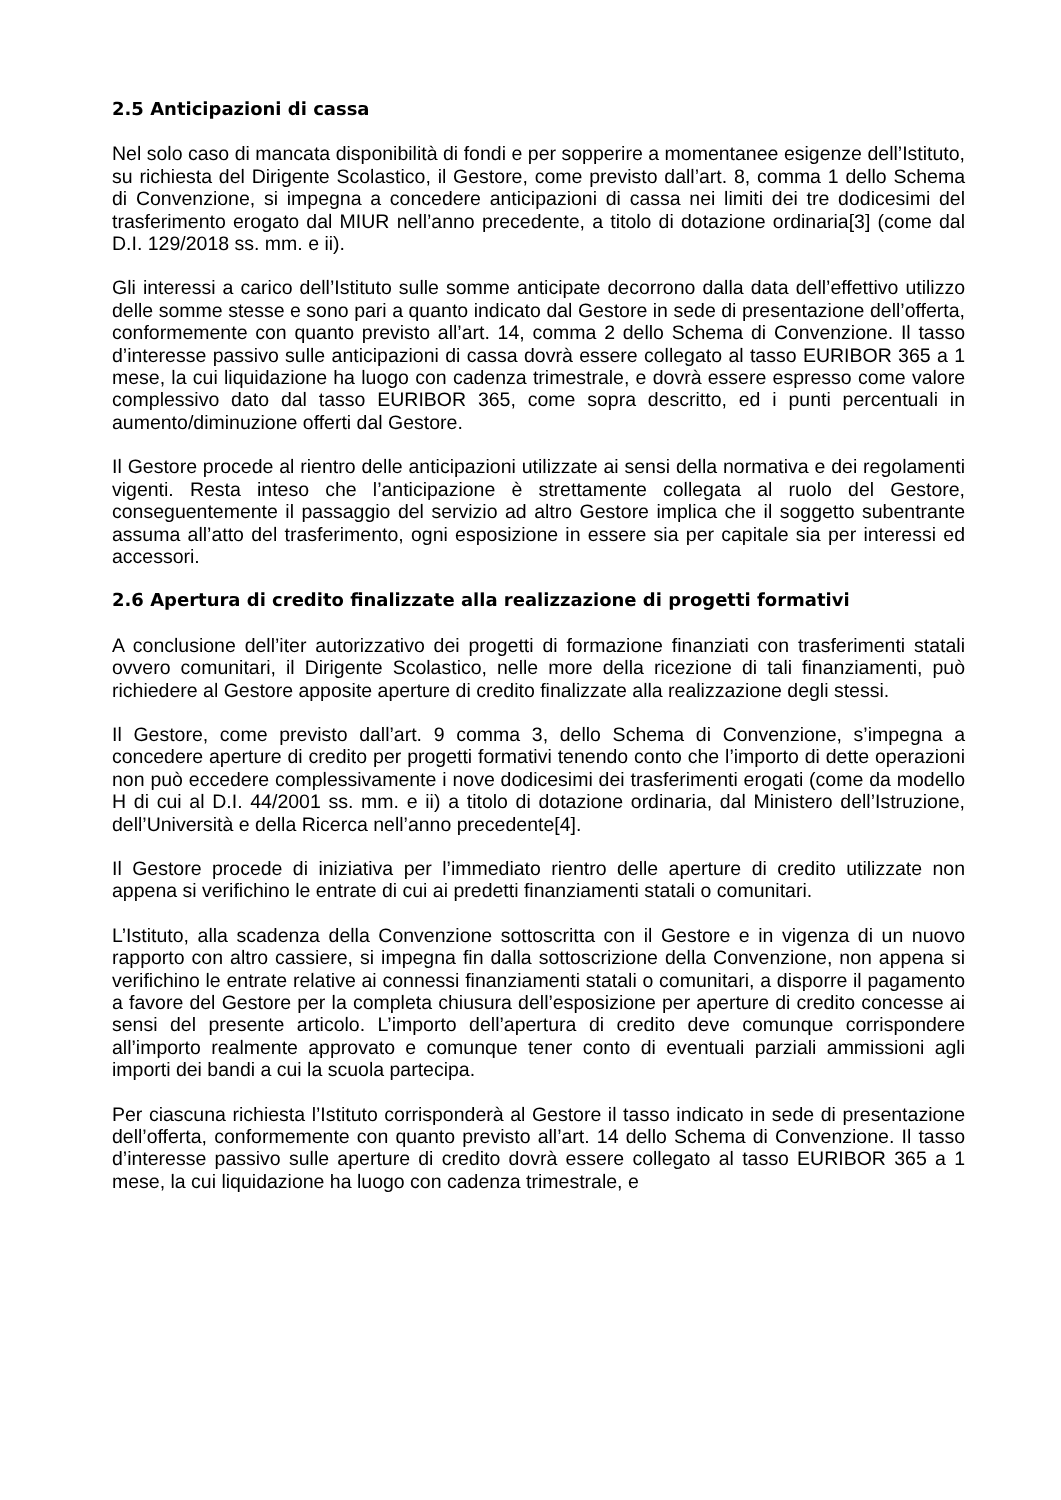2.5 Anticipazioni di cassa
Nel solo caso di mancata disponibilità di fondi e per sopperire a momentanee esigenze dell’Istituto, su richiesta del Dirigente Scolastico, il Gestore, come previsto dall’art. 8, comma 1 dello Schema di Convenzione, si impegna a concedere anticipazioni di cassa nei limiti dei tre dodicesimi del trasferimento erogato dal MIUR nell’anno precedente, a titolo di dotazione ordinaria[3] (come dal D.I. 129/2018 ss. mm. e ii).
Gli interessi a carico dell’Istituto sulle somme anticipate decorrono dalla data dell’effettivo utilizzo delle somme stesse e sono pari a quanto indicato dal Gestore in sede di presentazione dell’offerta, conformemente con quanto previsto all’art. 14, comma 2 dello Schema di Convenzione. Il tasso d’interesse passivo sulle anticipazioni di cassa dovrà essere collegato al tasso EURIBOR 365 a 1 mese, la cui liquidazione ha luogo con cadenza trimestrale, e dovrà essere espresso come valore complessivo dato dal tasso EURIBOR 365, come sopra descritto, ed i punti percentuali in aumento/diminuzione offerti dal Gestore.
Il Gestore procede al rientro delle anticipazioni utilizzate ai sensi della normativa e dei regolamenti vigenti. Resta inteso che l’anticipazione è strettamente collegata al ruolo del Gestore, conseguentemente il passaggio del servizio ad altro Gestore implica che il soggetto subentrante assuma all’atto del trasferimento, ogni esposizione in essere sia per capitale sia per interessi ed accessori.
2.6 Apertura di credito finalizzate alla realizzazione di progetti formativi
A conclusione dell’iter autorizzativo dei progetti di formazione finanziati con trasferimenti statali ovvero comunitari, il Dirigente Scolastico, nelle more della ricezione di tali finanziamenti, può richiedere al Gestore apposite aperture di credito finalizzate alla realizzazione degli stessi.
Il Gestore, come previsto dall’art. 9 comma 3, dello Schema di Convenzione, s’impegna a concedere aperture di credito per progetti formativi tenendo conto che l’importo di dette operazioni non può eccedere complessivamente i nove dodicesimi dei trasferimenti erogati (come da modello H di cui al D.I. 44/2001 ss. mm. e ii) a titolo di dotazione ordinaria, dal Ministero dell’Istruzione, dell’Università e della Ricerca nell’anno precedente[4].
Il Gestore procede di iniziativa per l’immediato rientro delle aperture di credito utilizzate non appena si verifichino le entrate di cui ai predetti finanziamenti statali o comunitari.
L’Istituto, alla scadenza della Convenzione sottoscritta con il Gestore e in vigenza di un nuovo rapporto con altro cassiere, si impegna fin dalla sottoscrizione della Convenzione, non appena si verifichino le entrate relative ai connessi finanziamenti statali o comunitari, a disporre il pagamento a favore del Gestore per la completa chiusura dell’esposizione per aperture di credito concesse ai sensi del presente articolo. L’importo dell’apertura di credito deve comunque corrispondere all’importo realmente approvato e comunque tener conto di eventuali parziali ammissioni agli importi dei bandi a cui la scuola partecipa.
Per ciascuna richiesta l’Istituto corrisponderà al Gestore il tasso indicato in sede di presentazione dell’offerta, conformemente con quanto previsto all’art. 14 dello Schema di Convenzione. Il tasso d’interesse passivo sulle aperture di credito dovrà essere collegato al tasso EURIBOR 365 a 1 mese, la cui liquidazione ha luogo con cadenza trimestrale, e